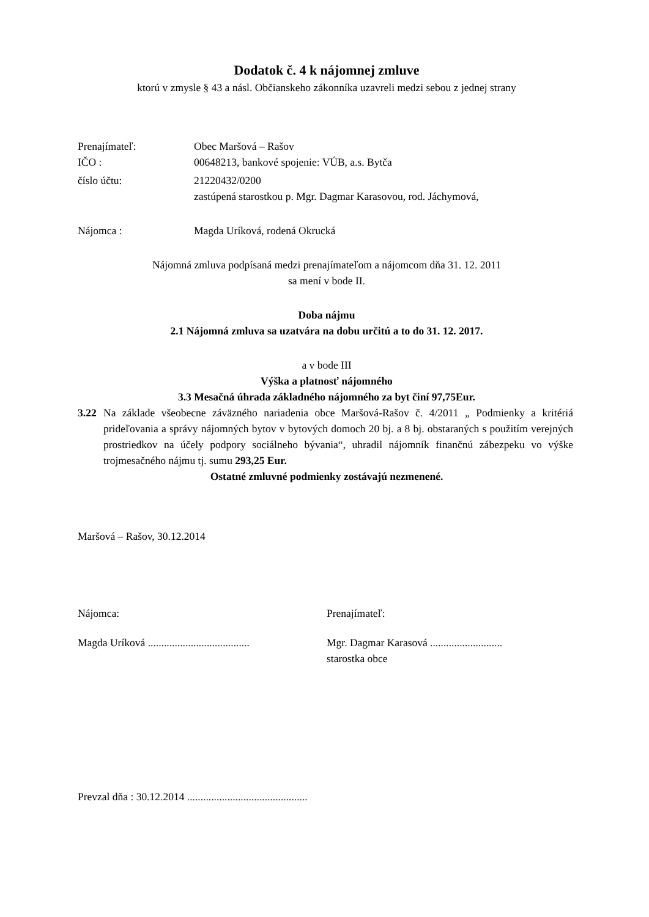Dodatok č. 4 k nájomnej zmluve
ktorú v zmysle § 43 a násl. Občianskeho zákonníka uzavreli medzi sebou z jednej strany
Prenajímateľ: Obec Maršová – Rašov
IČO : 00648213, bankové spojenie: VÚB, a.s. Bytča
číslo účtu: 21220432/0200
zastúpená starostkou p. Mgr. Dagmar Karasovou, rod. Jáchymová,
Nájomca : Magda Uríková, rodená Okrucká
Nájomná zmluva podpísaná medzi prenajímateľom a nájomcom dňa 31. 12. 2011
sa mení v bode II.
Doba nájmu
2.1 Nájomná zmluva sa uzatvára na dobu určitú a to do 31. 12. 2017.
a v bode III
Výška a platnosť nájomného
3.3 Mesačná úhrada základného nájomného za byt činí 97,75Eur.
3.22 Na základe všeobecne záväzného nariadenia obce Maršová-Rašov č. 4/2011 „ Podmienky a kritériá prideľovania a správy nájomných bytov v bytových domoch 20 bj. a 8 bj. obstaraných s použitím verejných prostriedkov na účely podpory sociálneho bývania“, uhradil nájomník finančnú zábezpeku vo výške trojmesačného nájmu tj. sumu 293,25 Eur.
Ostatné zmluvné podmienky zostávajú nezmenené.
Maršová – Rašov, 30.12.2014
Nájomca: Prenajímateľ:
Magda Uríková ......................................
Mgr. Dagmar Karasová ...........................
starostka obce
Prevzal dňa : 30.12.2014 .............................................